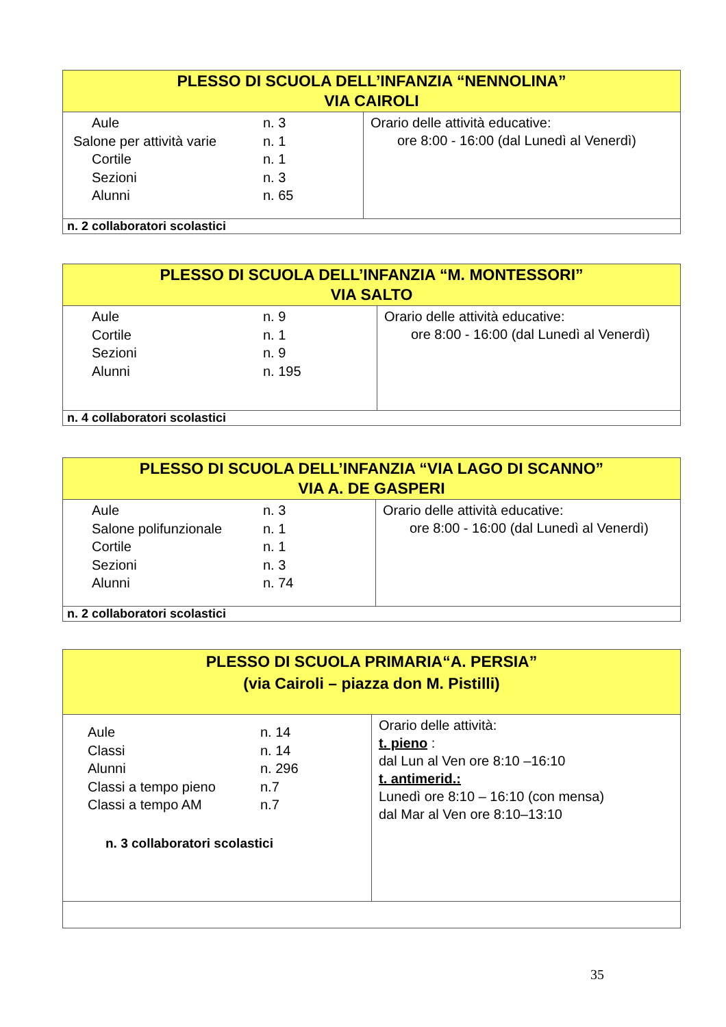| PLESSO DI SCUOLA DELL’INFANZIA “NENNOLINA” VIA CAIROLI | |
| / Aule / n. 3 / / Salone per attività varie / n. 1 / / Cortile / n. 1 / / Sezioni / n. 3 / / Alunni / n. 65 / | Orario delle attività educative: ore 8:00 - 16:00 (dal Lunedì al Venerdì) |
| n. 2 collaboratori scolastici | |
| PLESSO DI SCUOLA DELL’INFANZIA “M. MONTESSORI” VIA SALTO | |
| / Aule / n. 9 / / Cortile / n. 1 / / Sezioni / n. 9 / / Alunni / n. 195 / | Orario delle attività educative: ore 8:00 - 16:00 (dal Lunedì al Venerdì) |
| n. 4 collaboratori scolastici | |
| PLESSO DI SCUOLA DELL’INFANZIA “VIA LAGO DI SCANNO” VIA A. DE GASPERI | |
| / Aule / n. 3 / / Salone polifunzionale / n. 1 / / Cortile / n. 1 / / Sezioni / n. 3 / / Alunni / n. 74 / | Orario delle attività educative: ore 8:00 - 16:00 (dal Lunedì al Venerdì) |
| n. 2 collaboratori scolastici | |
| PLESSO DI SCUOLA PRIMARIA“A. PERSIA” (via Cairoli – piazza don M. Pistilli) | |
| / Aule / n. 14 / / Classi / n. 14 / / Alunni / n. 296 / / Classi a tempo pieno / n.7 / / Classi a tempo AM / n.7 / n. 3 collaboratori scolastici | Orario delle attività: t. pieno : dal Lun al Ven ore 8:10 –16:10 t. antimerid.: Lunedì ore 8:10 – 16:10 (con mensa) dal Mar al Ven ore 8:10–13:10 |
35